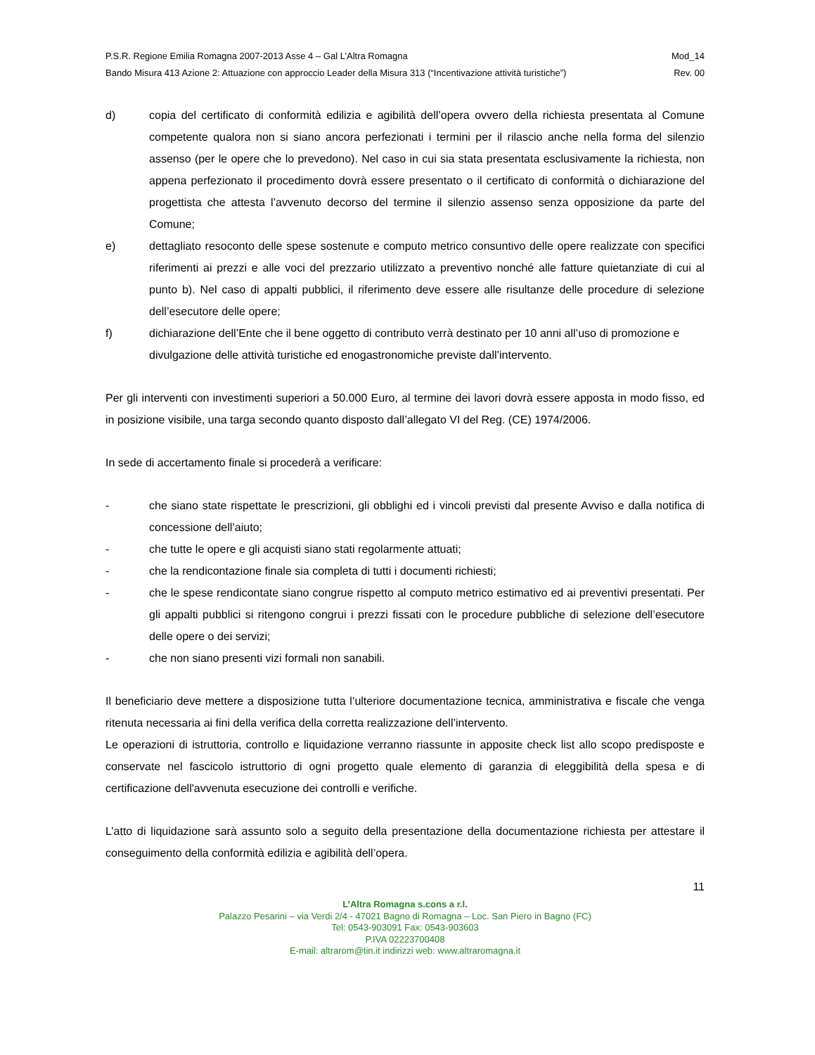P.S.R. Regione Emilia Romagna 2007-2013 Asse 4 – Gal L’Altra Romagna Mod_14
Bando Misura 413 Azione 2: Attuazione con approccio Leader della Misura 313 (“Incentivazione attività turistiche”) Rev. 00
d) copia del certificato di conformità edilizia e agibilità dell’opera ovvero della richiesta presentata al Comune competente qualora non si siano ancora perfezionati i termini per il rilascio anche nella forma del silenzio assenso (per le opere che lo prevedono). Nel caso in cui sia stata presentata esclusivamente la richiesta, non appena perfezionato il procedimento dovrà essere presentato o il certificato di conformità o dichiarazione del progettista che attesta l’avvenuto decorso del termine il silenzio assenso senza opposizione da parte del Comune;
e) dettagliato resoconto delle spese sostenute e computo metrico consuntivo delle opere realizzate con specifici riferimenti ai prezzi e alle voci del prezzario utilizzato a preventivo nonché alle fatture quietanziate di cui al punto b). Nel caso di appalti pubblici, il riferimento deve essere alle risultanze delle procedure di selezione dell’esecutore delle opere;
f) dichiarazione dell’Ente che il bene oggetto di contributo verrà destinato per 10 anni all’uso di promozione e divulgazione delle attività turistiche ed enogastronomiche previste dall’intervento.
Per gli interventi con investimenti superiori a 50.000 Euro, al termine dei lavori dovrà essere apposta in modo fisso, ed in posizione visibile, una targa secondo quanto disposto dall’allegato VI del Reg. (CE) 1974/2006.
In sede di accertamento finale si procederà a verificare:
- che siano state rispettate le prescrizioni, gli obblighi ed i vincoli previsti dal presente Avviso e dalla notifica di concessione dell’aiuto;
- che tutte le opere e gli acquisti siano stati regolarmente attuati;
- che la rendicontazione finale sia completa di tutti i documenti richiesti;
- che le spese rendicontate siano congrue rispetto al computo metrico estimativo ed ai preventivi presentati. Per gli appalti pubblici si ritengono congrui i prezzi fissati con le procedure pubbliche di selezione dell’esecutore delle opere o dei servizi;
- che non siano presenti vizi formali non sanabili.
Il beneficiario deve mettere a disposizione tutta l’ulteriore documentazione tecnica, amministrativa e fiscale che venga ritenuta necessaria ai fini della verifica della corretta realizzazione dell’intervento.
Le operazioni di istruttoria, controllo e liquidazione verranno riassunte in apposite check list allo scopo predisposte e conservate nel fascicolo istruttorio di ogni progetto quale elemento di garanzia di eleggibilità della spesa e di certificazione dell'avvenuta esecuzione dei controlli e verifiche.
L’atto di liquidazione sarà assunto solo a seguito della presentazione della documentazione richiesta per attestare il conseguimento della conformità edilizia e agibilità dell’opera.
11
L’Altra Romagna s.cons a r.l.
Palazzo Pesarini – via Verdi 2/4 - 47021 Bagno di Romagna – Loc. San Piero in Bagno (FC)
Tel: 0543-903091 Fax: 0543-903603
P.IVA 02223700408
E-mail: altrarom@tin.it indirizzi web: www.altraromagna.it